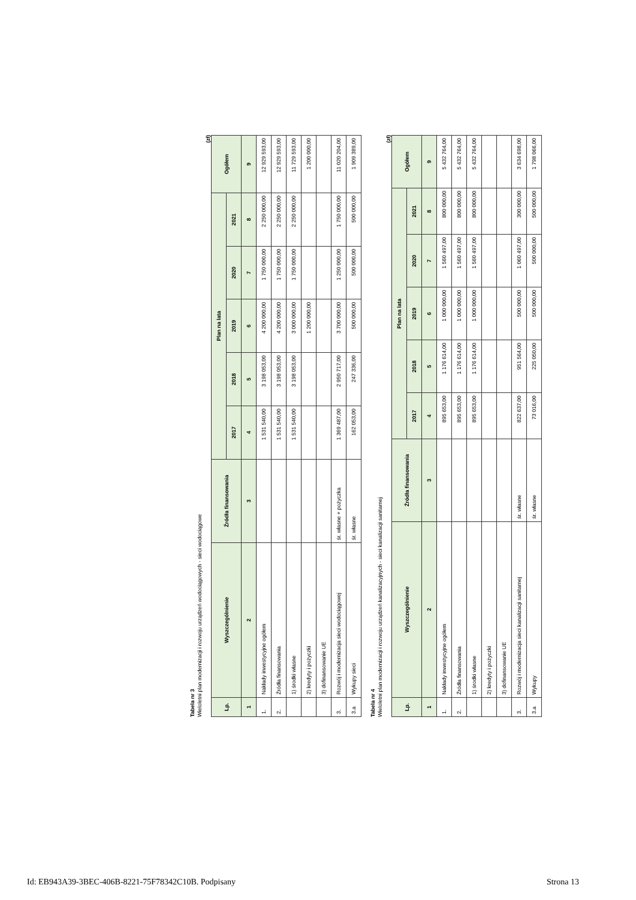Tabela nr 3
Wieloletni plan modernizacji i rozwoju urządzeń wodociągowych - sieci wodociągowe
(zł)
| Lp. | Wyszczególnienie | Źródła finansowania | Plan na lata | | | | | Ogółem |
| --- | --- | --- | --- | --- | --- | --- | --- | --- |
| | | | 2017 | 2018 | 2019 | 2020 | 2021 | |
| 1 | 2 | 3 | 4 | 5 | 6 | 7 | 8 | 9 |
| 1. | Nakłady inwestycyjne ogółem | | 1 531 540,00 | 3 198 053,00 | 4 200 000,00 | 1 750 000,00 | 2 250 000,00 | 12 929 593,00 |
| 2. | Źródła finansowania | | 1 531 540,00 | 3 198 053,00 | 4 200 000,00 | 1 750 000,00 | 2 250 000,00 | 12 929 593,00 |
| | 1) środki własne | | 1 531 540,00 | 3 198 053,00 | 3 000 000,00 | 1 750 000,00 | 2 250 000,00 | 11 729 593,00 |
| | 2) kredyty i pożyczki | | | | 1 200 000,00 | | | 1 200 000,00 |
| | 3) dofinansowanie UE | | | | | | | |
| 3. | Rozwój i modernizacja sieci wodociągowej | śr. własne + pożyczka | 1 369 487,00 | 2 950 717,00 | 3 700 000,00 | 1 250 000,00 | 1 750 000,00 | 11 020 204,00 |
| 3.a | Wykupy sieci | śr. własne | 162 053,00 | 247 336,00 | 500 000,00 | 500 000,00 | 500 000,00 | 1 909 389,00 |
Tabela nr 4
Wieloletni plan modernizacji i rozwoju urządzeń kanalizacyjnych - sieci kanalizacji sanitarnej
(zł)
| Lp. | Wyszczególnienie | Źródła finansowania | Plan na lata | | | | | Ogółem |
| --- | --- | --- | --- | --- | --- | --- | --- | --- |
| | | | 2017 | 2018 | 2019 | 2020 | 2021 | |
| 1 | 2 | 3 | 4 | 5 | 6 | 7 | 8 | 9 |
| 1. | Nakłady inwestycyjne ogółem | | 895 653,00 | 1 176 614,00 | 1 000 000,00 | 1 560 497,00 | 800 000,00 | 5 432 764,00 |
| 2. | Źródła finansowania | | 895 653,00 | 1 176 614,00 | 1 000 000,00 | 1 560 497,00 | 800 000,00 | 5 432 764,00 |
| | 1) środki własne | | 895 653,00 | 1 176 614,00 | 1 000 000,00 | 1 560 497,00 | 800 000,00 | 5 432 764,00 |
| | 2) kredyty i pożyczki | | | | | | | |
| | 3) dofinansowanie UE | | | | | | | |
| 3. | Rozwój i modernizacja sieci kanalizacji sanitarnej | śr. własne | 822 637,00 | 951 564,00 | 500 000,00 | 1 060 497,00 | 300 000,00 | 3 634 698,00 |
| 3.a | Wykupy | śr. własne | 73 016,00 | 225 050,00 | 500 000,00 | 500 000,00 | 500 000,00 | 1 798 066,00 |
Id: EB943A39-3BEC-406B-8221-75F78342C10B. Podpisany Strona 13